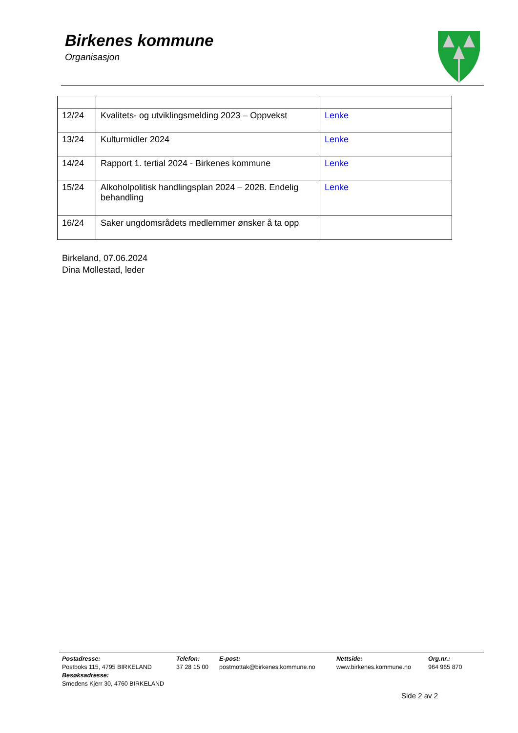Birkenes kommune
Organisasjon
| 12/24 | Kvalitets- og utviklingsmelding 2023 – Oppvekst | Lenke |
| 13/24 | Kulturmidler 2024 | Lenke |
| 14/24 | Rapport 1. tertial 2024 - Birkenes kommune | Lenke |
| 15/24 | Alkoholpolitisk handlingsplan 2024 – 2028. Endelig behandling | Lenke |
| 16/24 | Saker ungdomsrådets medlemmer ønsker å ta opp | |
Birkeland, 07.06.2024
Dina Mollestad, leder
Postadresse:
Postboks 115, 4795 BIRKELAND
Besøksadresse:
Smedens Kjerr 30, 4760 BIRKELAND
Telefon:
37 28 15 00
E-post:
postmottak@birkenes.kommune.no
Nettside:
www.birkenes.kommune.no
Org.nr.:
964 965 870
Side 2 av 2